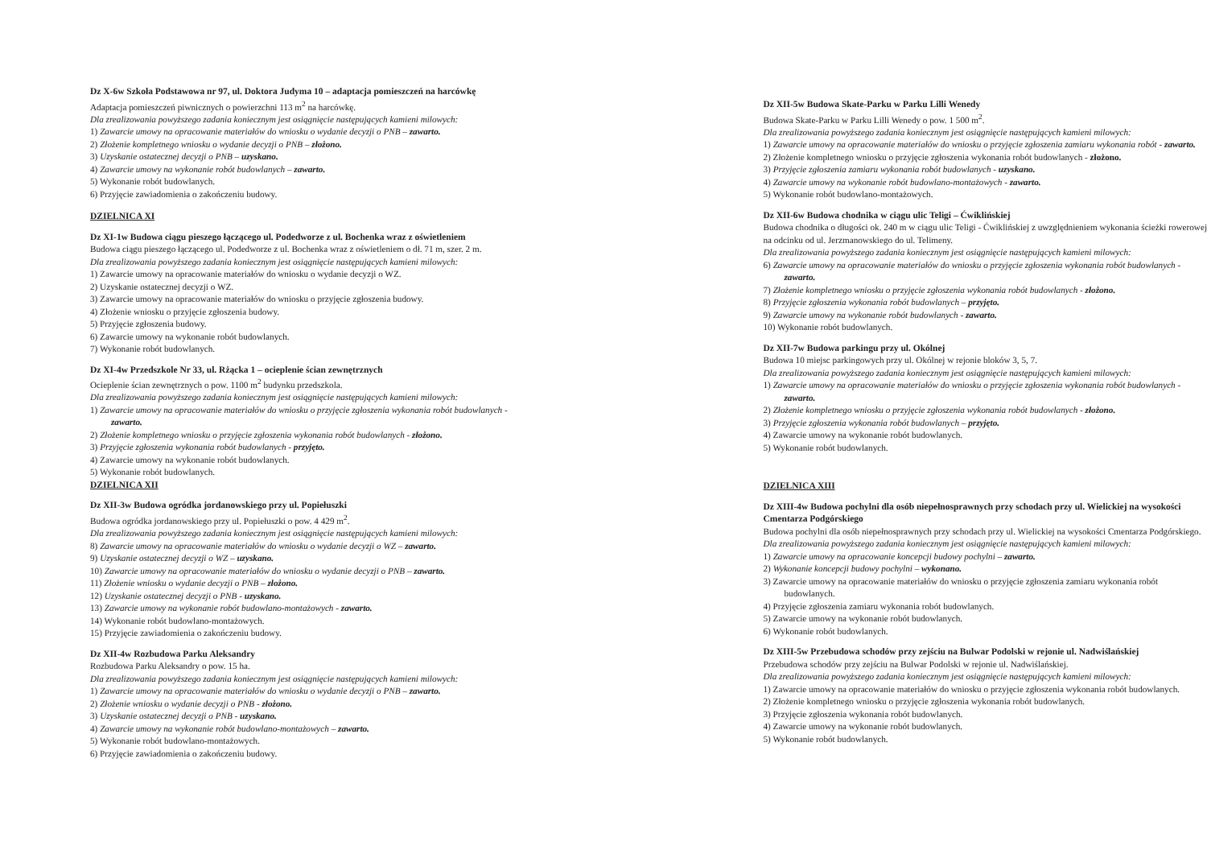Dz X-6w Szkoła Podstawowa nr 97, ul. Doktora Judyma 10 – adaptacja pomieszczeń na harcówkę
Adaptacja pomieszczeń piwnicznych o powierzchni 113 m<sup>2</sup> na harcówkę.
Dla zrealizowania powyższego zadania koniecznym jest osiągnięcie następujących kamieni milowych:
1) Zawarcie umowy na opracowanie materiałów do wniosku o wydanie decyzji o PNB – zawarto.
2) Złożenie kompletnego wniosku o wydanie decyzji o PNB – złożono.
3) Uzyskanie ostatecznej decyzji o PNB – uzyskano.
4) Zawarcie umowy na wykonanie robót budowlanych – zawarto.
5) Wykonanie robót budowlanych.
6) Przyjęcie zawiadomienia o zakończeniu budowy.
DZIELNICA XI
Dz XI-1w Budowa ciągu pieszego łączącego ul. Podedworze z ul. Bochenka wraz z oświetleniem
Budowa ciągu pieszego łączącego ul. Podedworze z ul. Bochenka wraz z oświetleniem o dł. 71 m, szer. 2 m.
Dla zrealizowania powyższego zadania koniecznym jest osiągnięcie następujących kamieni milowych:
1) Zawarcie umowy na opracowanie materiałów do wniosku o wydanie decyzji o WZ.
2) Uzyskanie ostatecznej decyzji o WZ.
3) Zawarcie umowy na opracowanie materiałów do wniosku o przyjęcie zgłoszenia budowy.
4) Złożenie wniosku o przyjęcie zgłoszenia budowy.
5) Przyjęcie zgłoszenia budowy.
6) Zawarcie umowy na wykonanie robót budowlanych.
7) Wykonanie robót budowlanych.
Dz XI-4w Przedszkole Nr 33, ul. Rżącka 1 – ocieplenie ścian zewnętrznych
Ocieplenie ścian zewnętrznych o pow. 1100 m<sup>2</sup> budynku przedszkola.
Dla zrealizowania powyższego zadania koniecznym jest osiągnięcie następujących kamieni milowych:
1) Zawarcie umowy na opracowanie materiałów do wniosku o przyjęcie zgłoszenia wykonania robót budowlanych - zawarto.
2) Złożenie kompletnego wniosku o przyjęcie zgłoszenia wykonania robót budowlanych - złożono.
3) Przyjęcie zgłoszenia wykonania robót budowlanych - przyjęto.
4) Zawarcie umowy na wykonanie robót budowlanych.
5) Wykonanie robót budowlanych.
DZIELNICA XII
Dz XII-3w Budowa ogródka jordanowskiego przy ul. Popiełuszki
Budowa ogródka jordanowskiego przy ul. Popiełuszki o pow. 4 429 m<sup>2</sup>.
Dla zrealizowania powyższego zadania koniecznym jest osiągnięcie następujących kamieni milowych:
8) Zawarcie umowy na opracowanie materiałów do wniosku o wydanie decyzji o WZ – zawarto.
9) Uzyskanie ostatecznej decyzji o WZ – uzyskano.
10) Zawarcie umowy na opracowanie materiałów do wniosku o wydanie decyzji o PNB – zawarto.
11) Złożenie wniosku o wydanie decyzji o PNB – złożono.
12) Uzyskanie ostatecznej decyzji o PNB - uzyskano.
13) Zawarcie umowy na wykonanie robót budowlano-montażowych - zawarto.
14) Wykonanie robót budowlano-montażowych.
15) Przyjęcie zawiadomienia o zakończeniu budowy.
Dz XII-4w Rozbudowa Parku Aleksandry
Rozbudowa Parku Aleksandry o pow. 15 ha.
Dla zrealizowania powyższego zadania koniecznym jest osiągnięcie następujących kamieni milowych:
1) Zawarcie umowy na opracowanie materiałów do wniosku o wydanie decyzji o PNB – zawarto.
2) Złożenie wniosku o wydanie decyzji o PNB - złożono.
3) Uzyskanie ostatecznej decyzji o PNB - uzyskano.
4) Zawarcie umowy na wykonanie robót budowlano-montażowych – zawarto.
5) Wykonanie robót budowlano-montażowych.
6) Przyjęcie zawiadomienia o zakończeniu budowy.
Dz XII-5w Budowa Skate-Parku w Parku Lilli Wenedy
Budowa Skate-Parku w Parku Lilli Wenedy o pow. 1 500 m<sup>2</sup>.
Dla zrealizowania powyższego zadania koniecznym jest osiągnięcie następujących kamieni milowych:
1) Zawarcie umowy na opracowanie materiałów do wniosku o przyjęcie zgłoszenia zamiaru wykonania robót - zawarto.
2) Złożenie kompletnego wniosku o przyjęcie zgłoszenia wykonania robót budowlanych - złożono.
3) Przyjęcie zgłoszenia zamiaru wykonania robót budowlanych - uzyskano.
4) Zawarcie umowy na wykonanie robót budowlano-montażowych - zawarto.
5) Wykonanie robót budowlano-montażowych.
Dz XII-6w Budowa chodnika w ciągu ulic Teligi – Ćwiklińskiej
Budowa chodnika o długości ok. 240 m w ciągu ulic Teligi - Ćwiklińskiej z uwzględnieniem wykonania ścieżki rowerowej na odcinku od ul. Jerzmanowskiego do ul. Telimeny.
Dla zrealizowania powyższego zadania koniecznym jest osiągnięcie następujących kamieni milowych:
6) Zawarcie umowy na opracowanie materiałów do wniosku o przyjęcie zgłoszenia wykonania robót budowlanych - zawarto.
7) Złożenie kompletnego wniosku o przyjęcie zgłoszenia wykonania robót budowlanych - złożono.
8) Przyjęcie zgłoszenia wykonania robót budowlanych – przyjęto.
9) Zawarcie umowy na wykonanie robót budowlanych - zawarto.
10) Wykonanie robót budowlanych.
Dz XII-7w Budowa parkingu przy ul. Okólnej
Budowa 10 miejsc parkingowych przy ul. Okólnej w rejonie bloków 3, 5, 7.
Dla zrealizowania powyższego zadania koniecznym jest osiągnięcie następujących kamieni milowych:
1) Zawarcie umowy na opracowanie materiałów do wniosku o przyjęcie zgłoszenia wykonania robót budowlanych - zawarto.
2) Złożenie kompletnego wniosku o przyjęcie zgłoszenia wykonania robót budowlanych - złożono.
3) Przyjęcie zgłoszenia wykonania robót budowlanych – przyjęto.
4) Zawarcie umowy na wykonanie robót budowlanych.
5) Wykonanie robót budowlanych.
DZIELNICA XIII
Dz XIII-4w Budowa pochylni dla osób niepełnosprawnych przy schodach przy ul. Wielickiej na wysokości Cmentarza Podgórskiego
Budowa pochylni dla osób niepełnosprawnych przy schodach przy ul. Wielickiej na wysokości Cmentarza Podgórskiego.
Dla zrealizowania powyższego zadania koniecznym jest osiągnięcie następujących kamieni milowych:
1) Zawarcie umowy na opracowanie koncepcji budowy pochylni – zawarto.
2) Wykonanie koncepcji budowy pochylni – wykonano.
3) Zawarcie umowy na opracowanie materiałów do wniosku o przyjęcie zgłoszenia zamiaru wykonania robót budowlanych.
4) Przyjęcie zgłoszenia zamiaru wykonania robót budowlanych.
5) Zawarcie umowy na wykonanie robót budowlanych.
6) Wykonanie robót budowlanych.
Dz XIII-5w Przebudowa schodów przy zejściu na Bulwar Podolski w rejonie ul. Nadwiślańskiej
Przebudowa schodów przy zejściu na Bulwar Podolski w rejonie ul. Nadwiślańskiej.
Dla zrealizowania powyższego zadania koniecznym jest osiągnięcie następujących kamieni milowych:
1) Zawarcie umowy na opracowanie materiałów do wniosku o przyjęcie zgłoszenia wykonania robót budowlanych.
2) Złożenie kompletnego wniosku o przyjęcie zgłoszenia wykonania robót budowlanych.
3) Przyjęcie zgłoszenia wykonania robót budowlanych.
4) Zawarcie umowy na wykonanie robót budowlanych.
5) Wykonanie robót budowlanych.